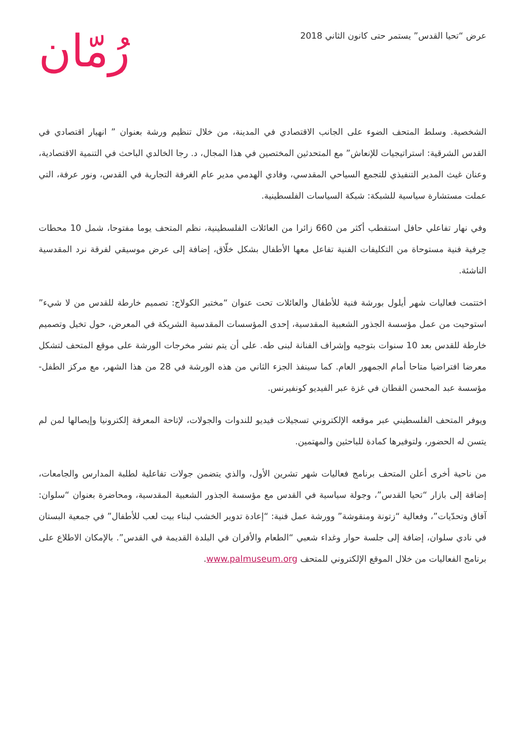عرض “تحيا القدس” يستمر حتى كانون الثاني 2018
رُمّان
الشخصية. وسلط المتحف الضوء على الجانب الاقتصادي في المدينة، من خلال تنظيم ورشة بعنوان ” انهيار اقتصادي في القدس الشرقية: استراتيجيات للإنعاش” مع المتحدثين المختصين في هذا المجال، د. رجا الخالدي الباحث في التنمية الاقتصادية، وعنان غيث المدير التنفيذي للتجمع السياحي المقدسي، وفادي الهدمي مدير عام الغرفة التجارية في القدس، ونور عرفة، التي عملت مستشارة سياسية للشبكة: شبكة السياسات الفلسطينية.
وفي نهار تفاعلي حافل استقطب أكثر من 660 زائرا من العائلات الفلسطينية، نظم المتحف يوما مفتوحا، شمل 10 محطات حِرفية فنية مستوحاة من التكليفات الفنية تفاعل معها الأطفال بشكل خلّاق، إضافة إلى عرض موسيقي لفرقة نرد المقدسية الناشئة.
اختتمت فعاليات شهر أيلول بورشة فنية للأطفال والعائلات تحت عنوان “مختبر الكولاج: تصميم خارطة للقدس من لا شيء” استوحيت من عمل مؤسسة الجذور الشعبية المقدسية، إحدى المؤسسات المقدسية الشريكة في المعرض، حول تخيل وتصميم خارطة للقدس بعد 10 سنوات بتوجيه وإشراف الفنانة لبنى طه. على أن يتم نشر مخرجات الورشة على موقع المتحف لتشكل معرضا افتراضيا متاحا أمام الجمهور العام. كما سينفذ الجزء الثاني من هذه الورشة في 28 من هذا الشهر، مع مركز الطفل- مؤسسة عبد المحسن القطان في غزة عبر الفيديو كونفيرنس.
ويوفر المتحف الفلسطيني عبر موقعه الإلكتروني تسجيلات فيديو للندوات والجولات، لإتاحة المعرفة إلكترونيا وإيصالها لمن لم يتسن له الحضور، ولتوفيرها كمادة للباحثين والمهتمين.
من ناحية أخرى أعلن المتحف برنامج فعاليات شهر تشرين الأول، والذي يتضمن جولات تفاعلية لطلبة المدارس والجامعات، إضافة إلى بازار “تحيا القدس”، وجولة سياسية في القدس مع مؤسسة الجذور الشعبية المقدسية، ومحاضرة بعنوان “سلوان: آفاق وتحدّيات”، وفعالية “زتونة ومنقوشة” وورشة عمل فنية: “إعادة تدوير الخشب لبناء بيت لعب للأطفال” في جمعية البستان في نادي سلوان، إضافة إلى جلسة حوار وغداء شعبي “الطعام والأفران في البلدة القديمة في القدس”. بالإمكان الاطلاع على برنامج الفعاليات من خلال الموقع الإلكتروني للمتحف www.palmuseum.org.